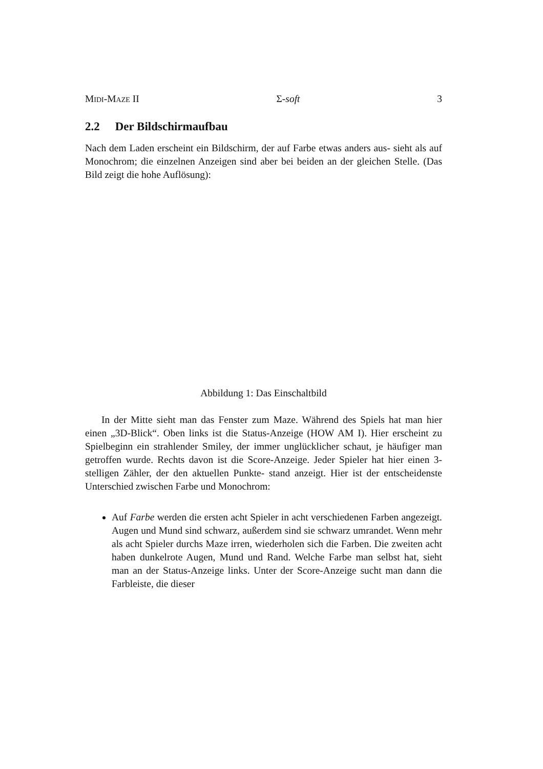Midi-Maze II Σ-soft 3
2.2 Der Bildschirmaufbau
Nach dem Laden erscheint ein Bildschirm, der auf Farbe etwas anders aus- sieht als auf Monochrom; die einzelnen Anzeigen sind aber bei beiden an der gleichen Stelle. (Das Bild zeigt die hohe Auflösung):
Abbildung 1: Das Einschaltbild
In der Mitte sieht man das Fenster zum Maze. Während des Spiels hat man hier einen „3D-Blick“. Oben links ist die Status-Anzeige (HOW AM I). Hier erscheint zu Spielbeginn ein strahlender Smiley, der immer unglücklicher schaut, je häufiger man getroffen wurde. Rechts davon ist die Score-Anzeige. Jeder Spieler hat hier einen 3-stelligen Zähler, der den aktuellen Punkte- stand anzeigt. Hier ist der entscheidenste Unterschied zwischen Farbe und Monochrom:
Auf Farbe werden die ersten acht Spieler in acht verschiedenen Farben angezeigt. Augen und Mund sind schwarz, außerdem sind sie schwarz umrandet. Wenn mehr als acht Spieler durchs Maze irren, wiederholen sich die Farben. Die zweiten acht haben dunkelrote Augen, Mund und Rand. Welche Farbe man selbst hat, sieht man an der Status-Anzeige links. Unter der Score-Anzeige sucht man dann die Farbleiste, die dieser